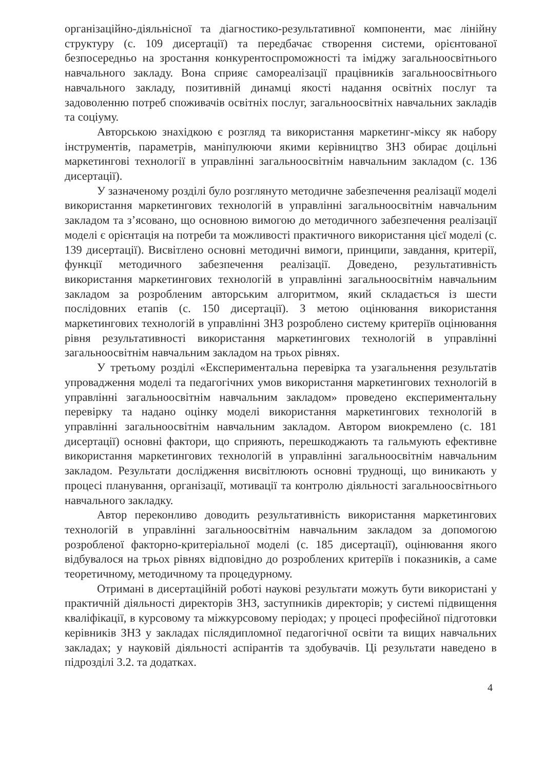організаційно-діяльнісної та діагностико-результативної компоненти, має лінійну структуру (с. 109 дисертації) та передбачає створення системи, орієнтованої безпосередньо на зростання конкурентоспроможності та іміджу загальноосвітнього навчального закладу. Вона сприяє самореалізації працівників загальноосвітнього навчального закладу, позитивній динамці якості надання освітніх послуг та задоволенню потреб споживачів освітніх послуг, загальноосвітніх навчальних закладів та соціуму.
Авторською знахідкою є розгляд та використання маркетинг-міксу як набору інструментів, параметрів, маніпулюючи якими керівництво ЗНЗ обирає доцільні маркетингові технології в управлінні загальноосвітнім навчальним закладом (с. 136 дисертації).
У зазначеному розділі було розглянуто методичне забезпечення реалізації моделі використання маркетингових технологій в управлінні загальноосвітнім навчальним закладом та з’ясовано, що основною вимогою до методичного забезпечення реалізації моделі є орієнтація на потреби та можливості практичного використання цієї моделі (с. 139 дисертації). Висвітлено основні методичні вимоги, принципи, завдання, критерії, функції методичного забезпечення реалізації. Доведено, результативність використання маркетингових технологій в управлінні загальноосвітнім навчальним закладом за розробленим авторським алгоритмом, який складається із шести послідовних етапів (с. 150 дисертації). З метою оцінювання використання маркетингових технологій в управлінні ЗНЗ розроблено систему критеріїв оцінювання рівня результативності використання маркетингових технологій в управлінні загальноосвітнім навчальним закладом на трьох рівнях.
У третьому розділі «Експериментальна перевірка та узагальнення результатів упровадження моделі та педагогічних умов використання маркетингових технологій в управлінні загальноосвітнім навчальним закладом» проведено експериментальну перевірку та надано оцінку моделі використання маркетингових технологій в управлінні загальноосвітнім навчальним закладом. Автором виокремлено (с. 181 дисертації) основні фактори, що сприяють, перешкоджають та гальмують ефективне використання маркетингових технологій в управлінні загальноосвітнім навчальним закладом. Результати дослідження висвітлюють основні труднощі, що виникають у процесі планування, організації, мотивації та контролю діяльності загальноосвітнього навчального закладку.
Автор переконливо доводить результативність використання маркетингових технологій в управлінні загальноосвітнім навчальним закладом за допомогою розробленої факторно-критеріальної моделі (с. 185 дисертації), оцінювання якого відбувалося на трьох рівнях відповідно до розроблених критеріїв і показників, а саме теоретичному, методичному та процедурному.
Отримані в дисертаційній роботі наукові результати можуть бути використані у практичній діяльності директорів ЗНЗ, заступників директорів; у системі підвищення кваліфікації, в курсовому та міжкурсовому періодах; у процесі професійної підготовки керівників ЗНЗ у закладах післядипломної педагогічної освіти та вищих навчальних закладах; у науковій діяльності аспірантів та здобувачів. Ці результати наведено в підрозділі 3.2. та додатках.
4